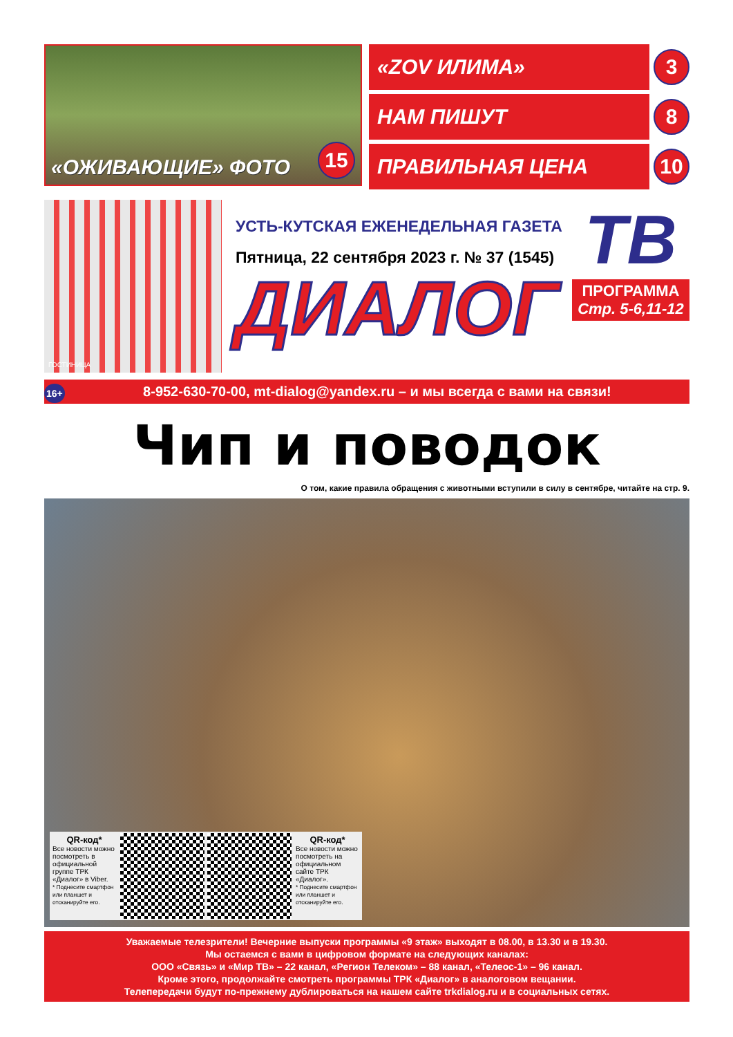«ОЖИВАЮЩИЕ» ФОТО 15
«ZOV ИЛИМА»
3
НАМ ПИШУТ
8
ПРАВИЛЬНАЯ ЦЕНА
10
ГОСТИНИЦА
УСТЬ-КУТСКАЯ ЕЖЕНЕДЕЛЬНАЯ ГАЗЕТА
Пятница, 22 сентября 2023 г. № 37 (1545)
ДИАЛОГ
ТВ
ПРОГРАММА
Стр. 5-6,11-12
16+ 8-952-630-70-00, mt-dialog@yandex.ru – и мы всегда с вами на связи!
Чип и поводок
О том, какие правила обращения с животными вступили в силу в сентябре, читайте на стр. 9.
QR-код*
Все новости можно посмотреть в официальной группе ТРК «Диалог» в Viber.
* Поднесите смартфон или планшет и отсканируйте его.
QR-код*
Все новости можно посмотреть на официальном сайте ТРК «Диалог».
* Поднесите смартфон или планшет и отсканируйте его.
Уважаемые телезрители! Вечерние выпуски программы «9 этаж» выходят в 08.00, в 13.30 и в 19.30.
Мы остаемся с вами в цифровом формате на следующих каналах:
ООО «Связь» и «Мир ТВ» – 22 канал, «Регион Телеком» – 88 канал, «Телеос-1» – 96 канал.
Кроме этого, продолжайте смотреть программы ТРК «Диалог» в аналоговом вещании.
Телепередачи будут по-прежнему дублироваться на нашем сайте trkdialog.ru и в социальных сетях.